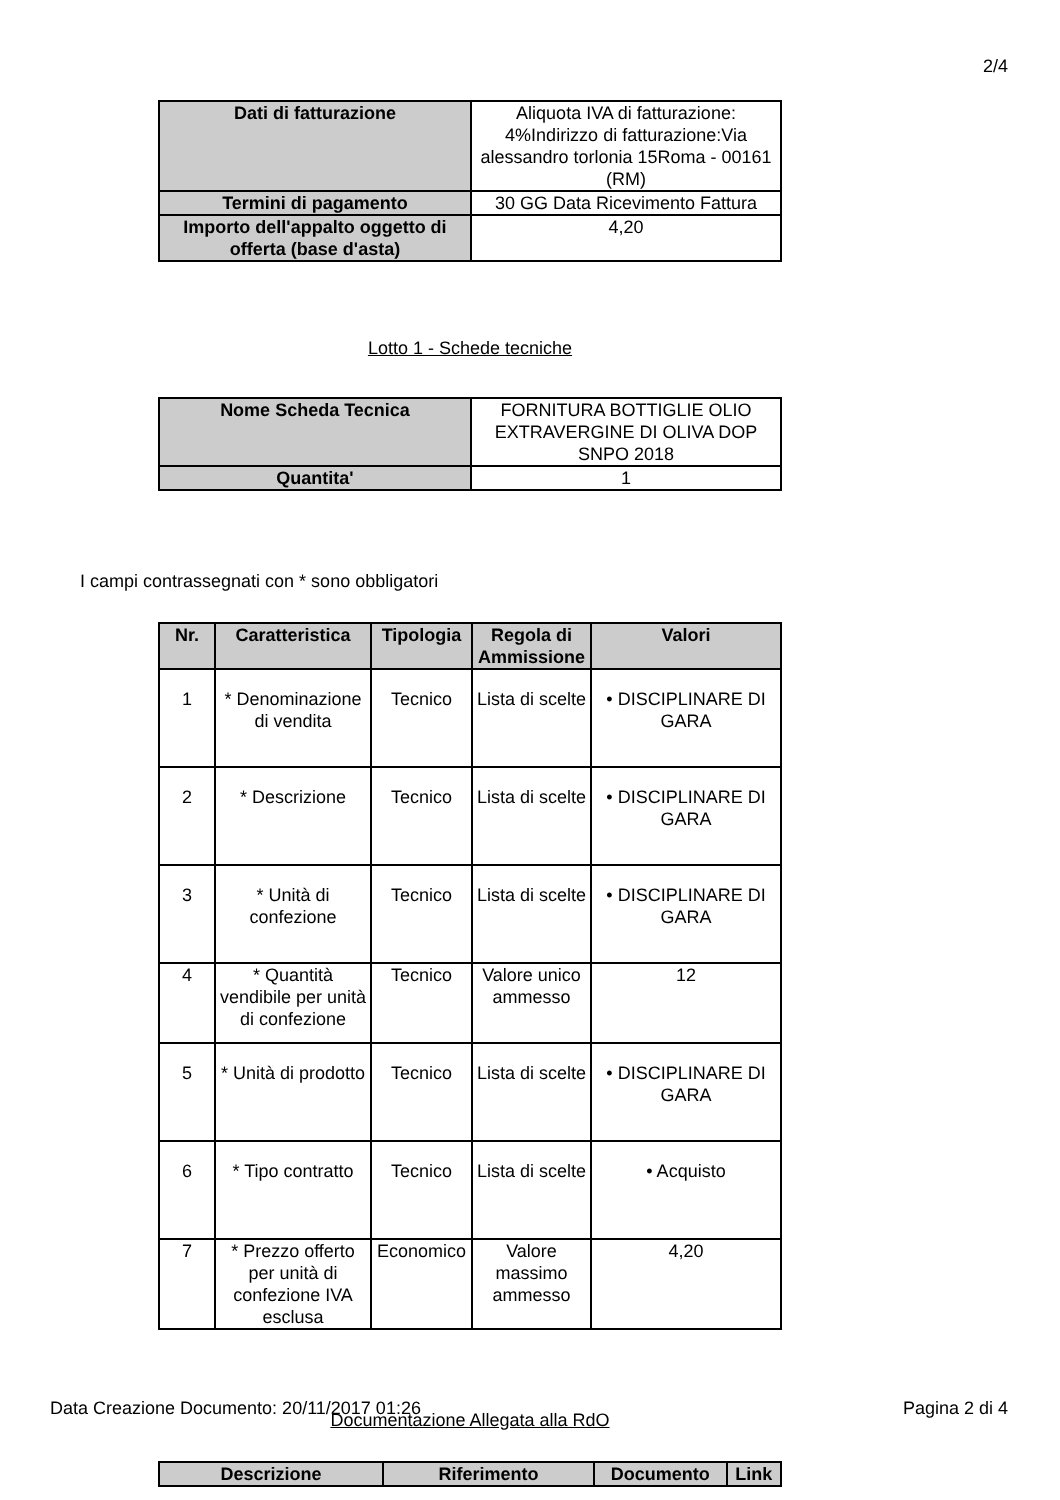2/4
| Dati di fatturazione | Aliquota IVA di fatturazione: 4%Indirizzo di fatturazione:Via alessandro torlonia 15Roma - 00161 (RM) |
| Termini di pagamento | 30 GG Data Ricevimento Fattura |
| Importo dell'appalto oggetto di offerta (base d'asta) | 4,20 |
Lotto 1 - Schede tecniche
| Nome Scheda Tecnica | FORNITURA BOTTIGLIE OLIO EXTRAVERGINE DI OLIVA DOP SNPO 2018 |
| Quantita' | 1 |
I campi contrassegnati con * sono obbligatori
| Nr. | Caratteristica | Tipologia | Regola di Ammissione | Valori |
| --- | --- | --- | --- | --- |
| 1 | * Denominazione di vendita | Tecnico | Lista di scelte | • DISCIPLINARE DI GARA |
| 2 | * Descrizione | Tecnico | Lista di scelte | • DISCIPLINARE DI GARA |
| 3 | * Unità di confezione | Tecnico | Lista di scelte | • DISCIPLINARE DI GARA |
| 4 | * Quantità vendibile per unità di confezione | Tecnico | Valore unico ammesso | 12 |
| 5 | * Unità di prodotto | Tecnico | Lista di scelte | • DISCIPLINARE DI GARA |
| 6 | * Tipo contratto | Tecnico | Lista di scelte | • Acquisto |
| 7 | * Prezzo offerto per unità di confezione IVA esclusa | Economico | Valore massimo ammesso | 4,20 |
Documentazione Allegata alla RdO
| Descrizione | Riferimento | Documento | Link |
| --- | --- | --- | --- |
Data Creazione Documento: 20/11/2017 01:26 Pagina 2 di 4